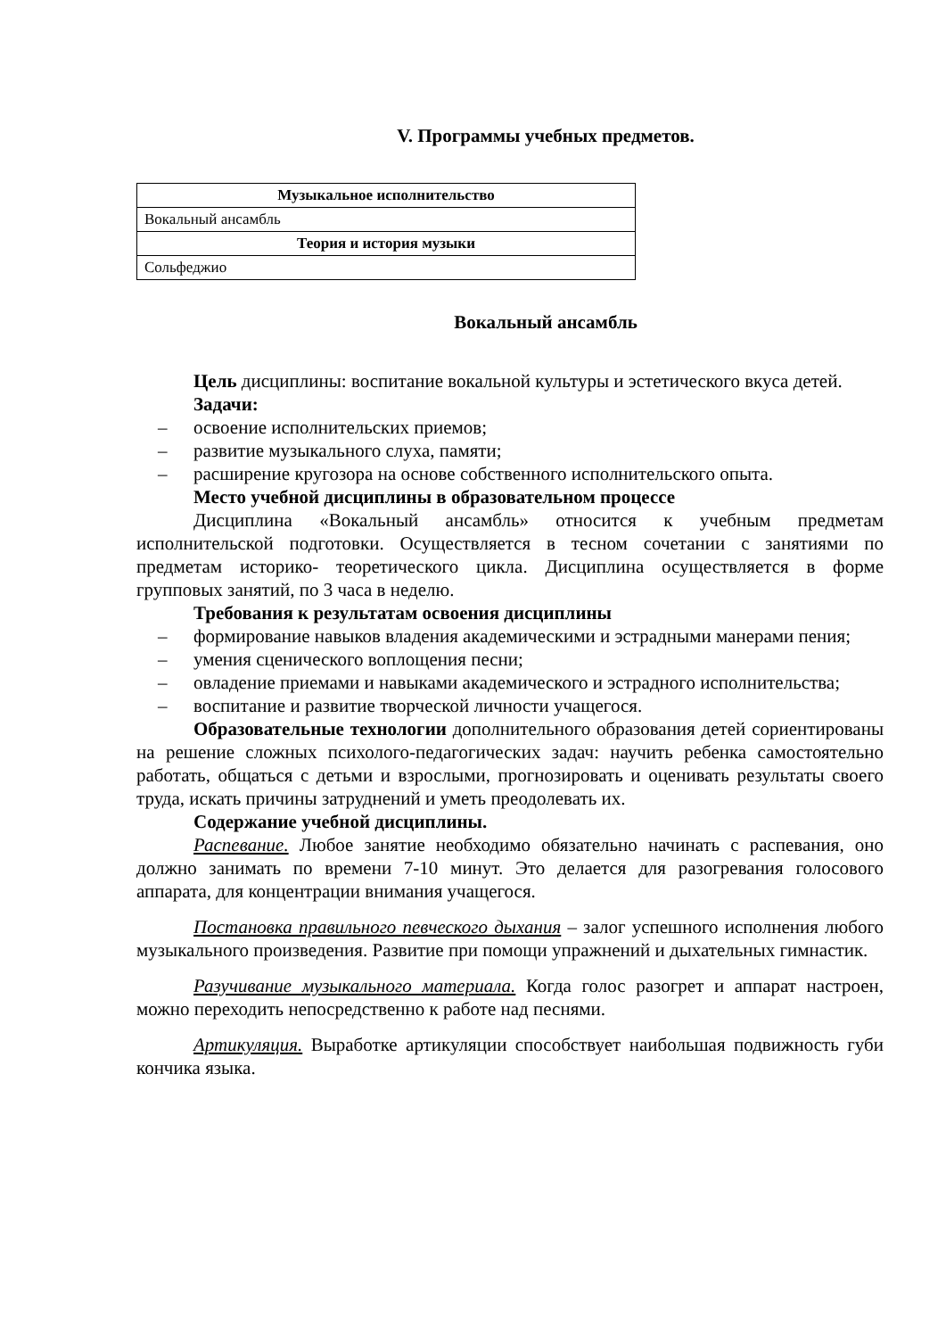V. Программы учебных предметов.
| Музыкальное исполнительство |
| --- |
| Вокальный ансамбль |
| Теория и история музыки |
| Сольфеджио |
Вокальный ансамбль
Цель дисциплины: воспитание вокальной культуры и эстетического вкуса детей.
Задачи:
– освоение исполнительских приемов;
– развитие музыкального слуха, памяти;
– расширение кругозора на основе собственного исполнительского опыта.
Место учебной дисциплины в образовательном процессе
Дисциплина «Вокальный ансамбль» относится к учебным предметам исполнительской подготовки. Осуществляется в тесном сочетании с занятиями по предметам историко- теоретического цикла. Дисциплина осуществляется в форме групповых занятий, по 3 часа в неделю.
Требования к результатам освоения дисциплины
– формирование навыков владения академическими и эстрадными манерами пения;
– умения сценического воплощения песни;
– овладение приемами и навыками академического и эстрадного исполнительства;
– воспитание и развитие творческой личности учащегося.
Образовательные технологии дополнительного образования детей сориентированы на решение сложных психолого-педагогических задач: научить ребенка самостоятельно работать, общаться с детьми и взрослыми, прогнозировать и оценивать результаты своего труда, искать причины затруднений и уметь преодолевать их.
Содержание учебной дисциплины.
Распевание. Любое занятие необходимо обязательно начинать с распевания, оно должно занимать по времени 7-10 минут. Это делается для разогревания голосового аппарата, для концентрации внимания учащегося.
Постановка правильного певческого дыхания – залог успешного исполнения любого музыкального произведения. Развитие при помощи упражнений и дыхательных гимнастик.
Разучивание музыкального материала. Когда голос разогрет и аппарат настроен, можно переходить непосредственно к работе над песнями.
Артикуляция. Выработке артикуляции способствует наибольшая подвижность губи кончика языка.